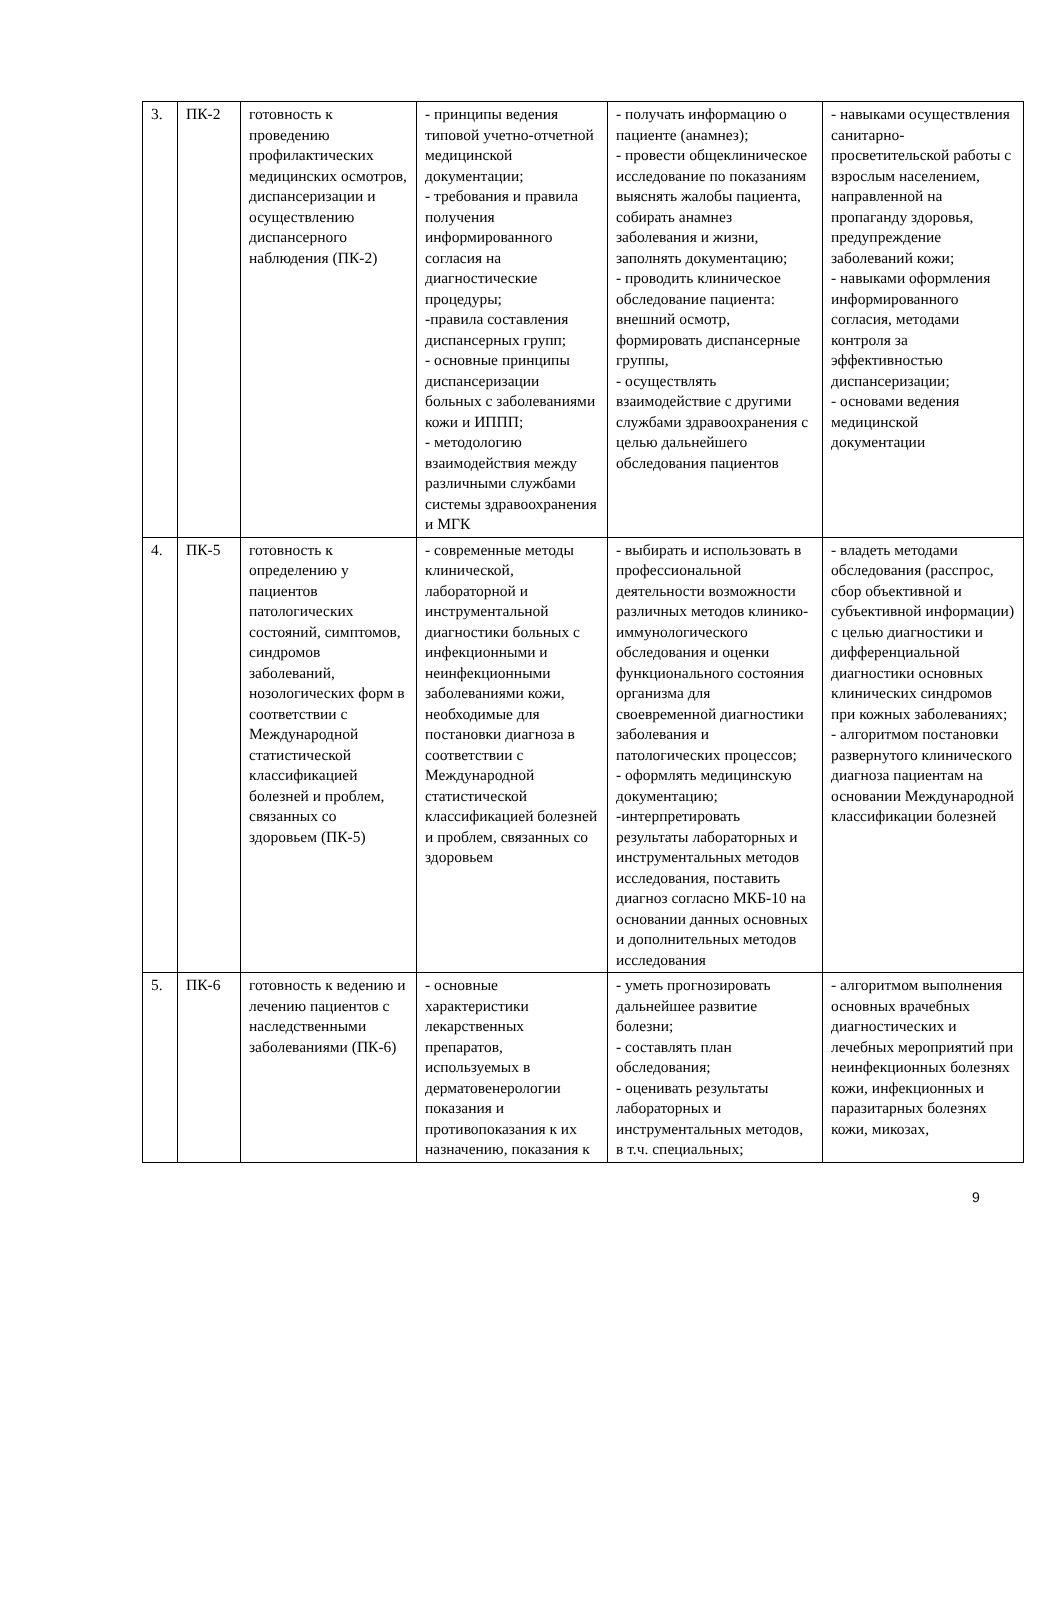| 3. | ПК-2 | готовность к проведению профилактических медицинских осмотров, диспансеризации и осуществлению диспансерного наблюдения (ПК-2) | - принципы ведения типовой учетно-отчетной медицинской документации; - требования и правила получения информированного согласия на диагностические процедуры; -правила составления диспансерных групп; - основные принципы диспансеризации больных с заболеваниями кожи и ИППП; - методологию взаимодействия между различными службами системы здравоохранения и МГК | - получать информацию о пациенте (анамнез); - провести общеклиническое исследование по показаниям выяснять жалобы пациента, собирать анамнез заболевания и жизни, заполнять документацию; - проводить клиническое обследование пациента: внешний осмотр, формировать диспансерные группы, - осуществлять взаимодействие с другими службами здравоохранения с целью дальнейшего обследования пациентов | - навыками осуществления санитарно-просветительской работы с взрослым населением, направленной на пропаганду здоровья, предупреждение заболеваний кожи; - навыками оформления информированного согласия, методами контроля за эффективностью диспансеризации; - основами ведения медицинской документации |
| 4. | ПК-5 | готовность к определению у пациентов патологических состояний, симптомов, синдромов заболеваний, нозологических форм в соответствии с Международной статистической классификацией болезней и проблем, связанных со здоровьем (ПК-5) | - современные методы клинической, лабораторной и инструментальной диагностики больных с инфекционными и неинфекционными заболеваниями кожи, необходимые для постановки диагноза в соответствии с Международной статистической классификацией болезней и проблем, связанных со здоровьем | - выбирать и использовать в профессиональной деятельности возможности различных методов клинико-иммунологического обследования и оценки функционального состояния организма для своевременной диагностики заболевания и патологических процессов; - оформлять медицинскую документацию; -интерпретировать результаты лабораторных и инструментальных методов исследования, поставить диагноз согласно МКБ-10 на основании данных основных и дополнительных методов исследования | - владеть методами обследования (расспрос, сбор объективной и субъективной информации) с целью диагностики и дифференциальной диагностики основных клинических синдромов при кожных заболеваниях; - алгоритмом постановки развернутого клинического диагноза пациентам на основании Международной классификации болезней |
| 5. | ПК-6 | готовность к ведению и лечению пациентов с наследственными заболеваниями (ПК-6) | - основные характеристики лекарственных препаратов, используемых в дерматовенерологии показания и противопоказания к их назначению, показания к | - уметь прогнозировать дальнейшее развитие болезни; - составлять план обследования; - оценивать результаты лабораторных и инструментальных методов, в т.ч. специальных; | - алгоритмом выполнения основных врачебных диагностических и лечебных мероприятий при неинфекционных болезнях кожи, инфекционных и паразитарных болезнях кожи, микозах, |
9